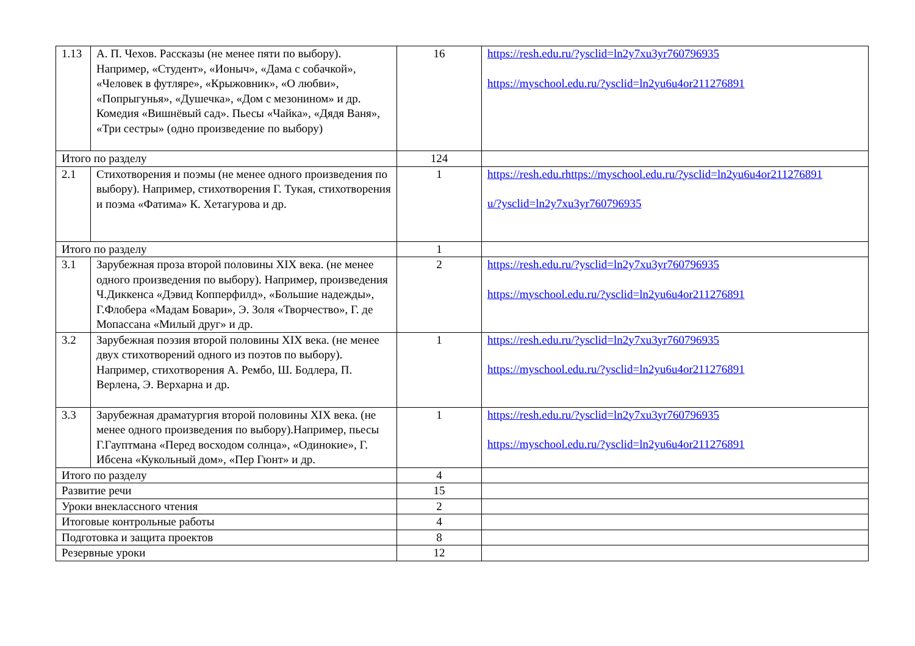| 1.13 | А. П. Чехов. Рассказы (не менее пяти по выбору). Например, «Студент», «Ионыч», «Дама с собачкой», «Человек в футляре», «Крыжовник», «О любви», «Попрыгунья», «Душечка», «Дом с мезонином» и др. Комедия «Вишнёвый сад». Пьесы «Чайка», «Дядя Ваня», «Три сестры» (одно произведение по выбору) | 16 | https://resh.edu.ru/?ysclid=ln2y7xu3yr760796935 https://myschool.edu.ru/?ysclid=ln2yu6u4or211276891 |
| Итого по разделу | | 124 | |
| 2.1 | Стихотворения и поэмы (не менее одного произведения по выбору). Например, стихотворения Г. Тукая, стихотворения и поэма «Фатима» К. Хетагурова и др. | 1 | https://resh.edu.rhttps://myschool.edu.ru/?ysclid=ln2yu6u4or211276891 u/?ysclid=ln2y7xu3yr760796935 |
| Итого по разделу | | 1 | |
| 3.1 | Зарубежная проза второй половины XIX века. (не менее одного произведения по выбору). Например, произведения Ч.Диккенса «Дэвид Копперфилд», «Большие надежды», Г.Флобера «Мадам Бовари», Э. Золя «Творчество», Г. де Мопассана «Милый друг» и др. | 2 | https://resh.edu.ru/?ysclid=ln2y7xu3yr760796935 https://myschool.edu.ru/?ysclid=ln2yu6u4or211276891 |
| 3.2 | Зарубежная поэзия второй половины XIX века. (не менее двух стихотворений одного из поэтов по выбору). Например, стихотворения А. Рембо, Ш. Бодлера, П. Верлена, Э. Верхарна и др. | 1 | https://resh.edu.ru/?ysclid=ln2y7xu3yr760796935 https://myschool.edu.ru/?ysclid=ln2yu6u4or211276891 |
| 3.3 | Зарубежная драматургия второй половины XIX века. (не менее одного произведения по выбору).Например, пьесы Г.Гауптмана «Перед восходом солнца», «Одинокие», Г. Ибсена «Кукольный дом», «Пер Гюнт» и др. | 1 | https://resh.edu.ru/?ysclid=ln2y7xu3yr760796935 https://myschool.edu.ru/?ysclid=ln2yu6u4or211276891 |
| Итого по разделу | | 4 | |
| Развитие речи | | 15 | |
| Уроки внеклассного чтения | | 2 | |
| Итоговые контрольные работы | | 4 | |
| Подготовка и защита проектов | | 8 | |
| Резервные уроки | | 12 | |